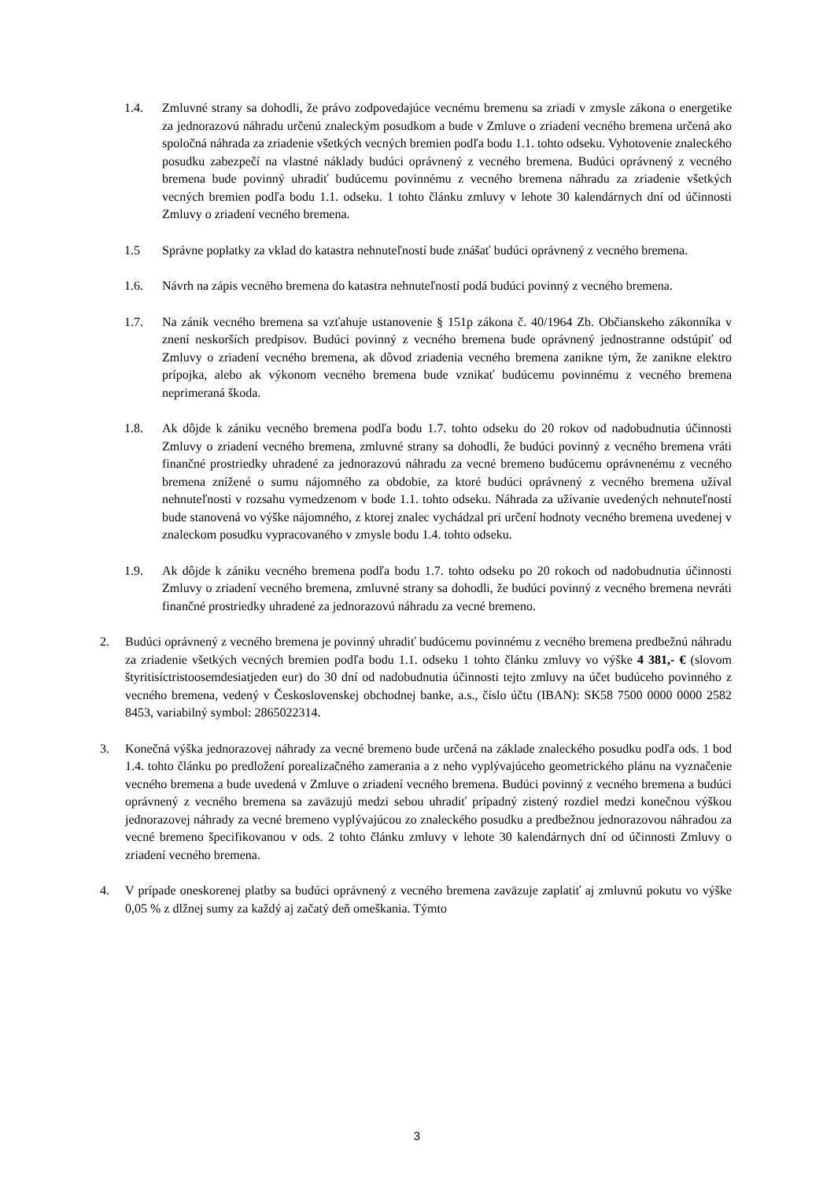1.4. Zmluvné strany sa dohodli, že právo zodpovedajúce vecnému bremenu sa zriadi v zmysle zákona o energetike za jednorazovú náhradu určenú znaleckým posudkom a bude v Zmluve o zriadení vecného bremena určená ako spoločná náhrada za zriadenie všetkých vecných bremien podľa bodu 1.1. tohto odseku. Vyhotovenie znaleckého posudku zabezpečí na vlastné náklady budúci oprávnený z vecného bremena. Budúci oprávnený z vecného bremena bude povinný uhradiť budúcemu povinnému z vecného bremena náhradu za zriadenie všetkých vecných bremien podľa bodu 1.1. odseku. 1 tohto článku zmluvy v lehote 30 kalendárnych dní od účinnosti Zmluvy o zriadení vecného bremena.
1.5 Správne poplatky za vklad do katastra nehnuteľností bude znášať budúci oprávnený z vecného bremena.
1.6. Návrh na zápis vecného bremena do katastra nehnuteľností podá budúci povinný z vecného bremena.
1.7. Na zánik vecného bremena sa vzťahuje ustanovenie § 151p zákona č. 40/1964 Zb. Občianskeho zákonníka v znení neskorších predpisov. Budúci povinný z vecného bremena bude oprávnený jednostranne odstúpiť od Zmluvy o zriadení vecného bremena, ak dôvod zriadenia vecného bremena zanikne tým, že zanikne elektro prípojka, alebo ak výkonom vecného bremena bude vznikať budúcemu povinnému z vecného bremena neprimeraná škoda.
1.8. Ak dôjde k zániku vecného bremena podľa bodu 1.7. tohto odseku do 20 rokov od nadobudnutia účinnosti Zmluvy o zriadení vecného bremena, zmluvné strany sa dohodli, že budúci povinný z vecného bremena vráti finančné prostriedky uhradené za jednorazovú náhradu za vecné bremeno budúcemu oprávnenému z vecného bremena znížené o sumu nájomného za obdobie, za ktoré budúci oprávnený z vecného bremena užíval nehnuteľnosti v rozsahu vymedzenom v bode 1.1. tohto odseku. Náhrada za užívanie uvedených nehnuteľností bude stanovená vo výške nájomného, z ktorej znalec vychádzal pri určení hodnoty vecného bremena uvedenej v znaleckom posudku vypracovaného v zmysle bodu 1.4. tohto odseku.
1.9. Ak dôjde k zániku vecného bremena podľa bodu 1.7. tohto odseku po 20 rokoch od nadobudnutia účinnosti Zmluvy o zriadení vecného bremena, zmluvné strany sa dohodli, že budúci povinný z vecného bremena nevráti finančné prostriedky uhradené za jednorazovú náhradu za vecné bremeno.
2. Budúci oprávnený z vecného bremena je povinný uhradiť budúcemu povinnému z vecného bremena predbežnú náhradu za zriadenie všetkých vecných bremien podľa bodu 1.1. odseku 1 tohto článku zmluvy vo výške 4 381,- € (slovom štyritisíctristoosemdesiatjeden eur) do 30 dní od nadobudnutia účinnosti tejto zmluvy na účet budúceho povinného z vecného bremena, vedený v Československej obchodnej banke, a.s., číslo účtu (IBAN): SK58 7500 0000 0000 2582 8453, variabilný symbol: 2865022314.
3. Konečná výška jednorazovej náhrady za vecné bremeno bude určená na základe znaleckého posudku podľa ods. 1 bod 1.4. tohto článku po predložení porealizačného zamerania a z neho vyplývajúceho geometrického plánu na vyznačenie vecného bremena a bude uvedená v Zmluve o zriadení vecného bremena. Budúci povinný z vecného bremena a budúci oprávnený z vecného bremena sa zaväzujú medzi sebou uhradiť prípadný zistený rozdiel medzi konečnou výškou jednorazovej náhrady za vecné bremeno vyplývajúcou zo znaleckého posudku a predbežnou jednorazovou náhradou za vecné bremeno špecifikovanou v ods. 2 tohto článku zmluvy v lehote 30 kalendárnych dní od účinnosti Zmluvy o zriadení vecného bremena.
4. V prípade oneskorenej platby sa budúci oprávnený z vecného bremena zaväzuje zaplatiť aj zmluvnú pokutu vo výške 0,05 % z dlžnej sumy za každý aj začatý deň omeškania. Týmto
3